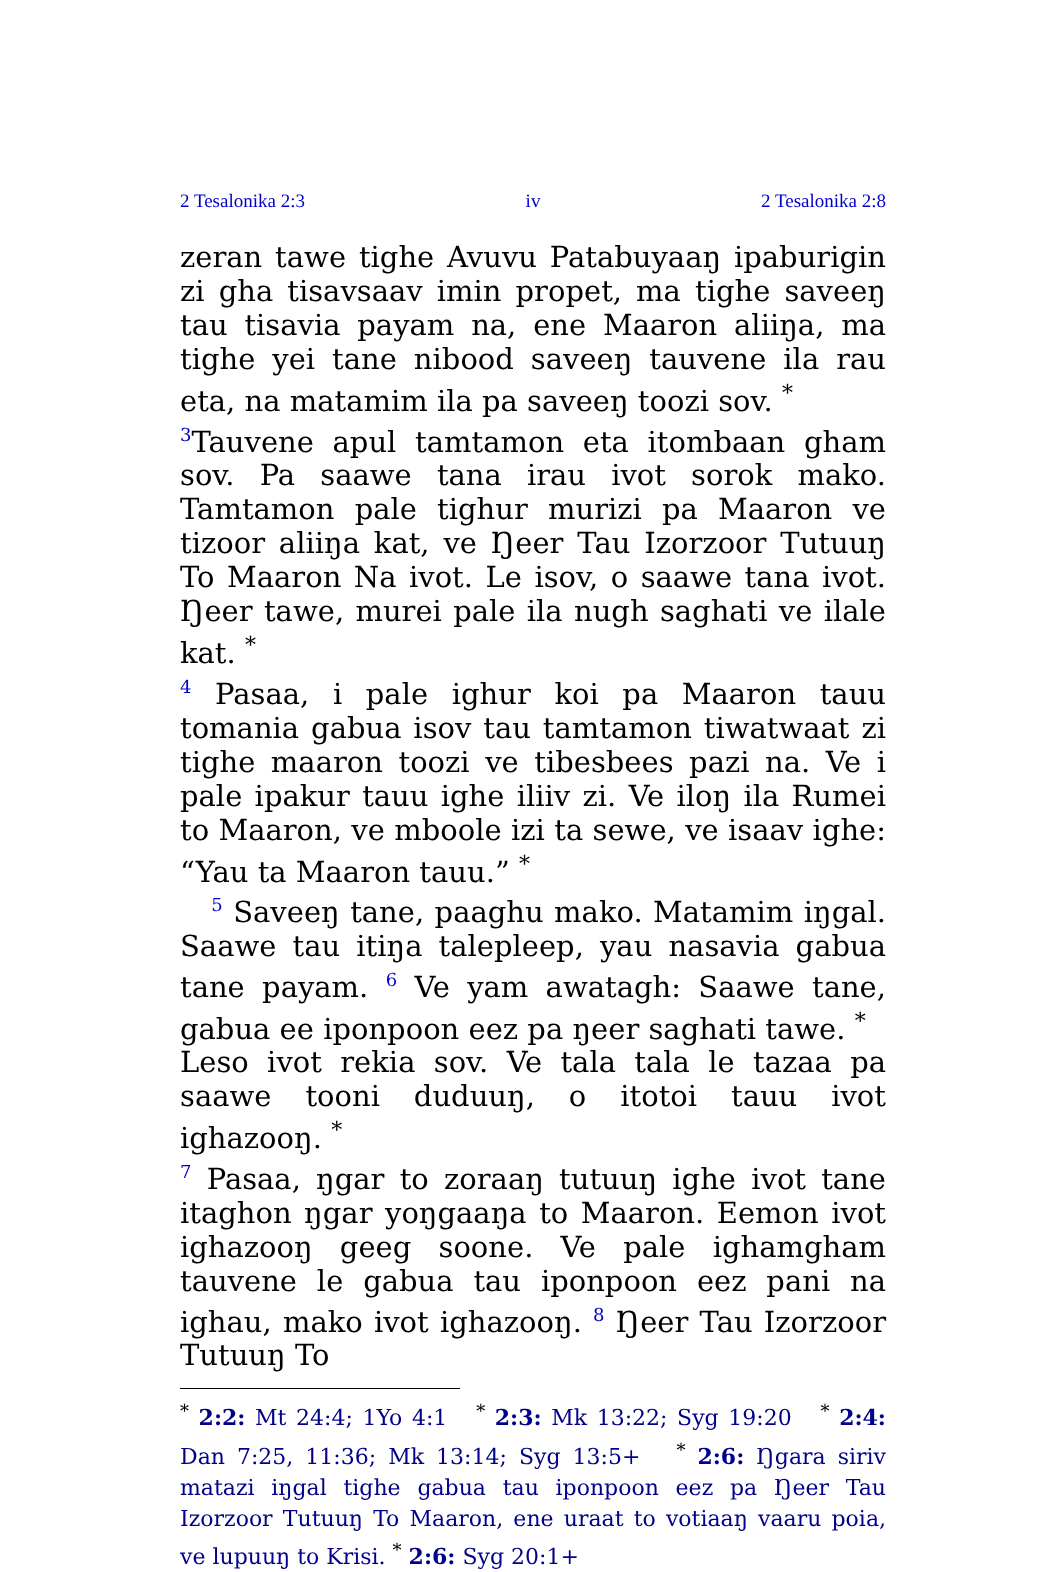2 Tesalonika 2:3 iv 2 Tesalonika 2:8
zeran tawe tighe Avuvu Patabuyaaŋ ipaburigin zi gha tisavsaav imin propet, ma tighe saveeŋ tau tisavia payam na, ene Maaron aliiŋa, ma tighe yei tane nibood saveeŋ tauvene ila rau eta, na matamim ila pa saveeŋ toozi sov. <sup>*</sup>
<sup>3</sup> Tauvene apul tamtamon eta itombaan gham sov. Pa saawe tana irau ivot sorok mako. Tamtamon pale tighur murizi pa Maaron ve tizoor aliiŋa kat, ve Ŋeer Tau Izorzoor Tutuuŋ To Maaron Na ivot. Le isov, o saawe tana ivot. Ŋeer tawe, murei pale ila nugh saghati ve ilale kat. <sup>*</sup>
<sup>4</sup> Pasaa, i pale ighur koi pa Maaron tauu tomania gabua isov tau tamtamon tiwatwaat zi tighe maaron toozi ve tibesbees pazi na. Ve i pale ipakur tauu ighe iliiv zi. Ve iloŋ ila Rumei to Maaron, ve mboole izi ta sewe, ve isaav ighe: “Yau ta Maaron tauu.” <sup>*</sup>
<sup>5</sup> Saveeŋ tane, paaghu mako. Matamim iŋgal. Saawe tau itiŋa talepleep, yau nasavia gabua tane payam. <sup>6</sup> Ve yam awatagh: Saawe tane, gabua ee iponpoon eez pa ŋeer saghati tawe. <sup>*</sup>
Leso ivot rekia sov. Ve tala tala le tazaa pa saawe tooni duduuŋ, o itotoi tauu ivot ighazooŋ. <sup>*</sup>
<sup>7</sup> Pasaa, ŋgar to zoraaŋ tutuuŋ ighe ivot tane itaghon ŋgar yoŋgaaŋa to Maaron. Eemon ivot ighazooŋ geeg soone. Ve pale ighamgham tauvene le gabua tau iponpoon eez pani na ighau, mako ivot ighazooŋ. <sup>8</sup> Ŋeer Tau Izorzoor Tutuuŋ To
<sup>*</sup> 2:2: Mt 24:4; 1Yo 4:1 <sup>*</sup> 2:3: Mk 13:22; Syg 19:20 <sup>*</sup> 2:4: Dan 7:25, 11:36; Mk 13:14; Syg 13:5+ <sup>*</sup> 2:6: Ŋgara siriv matazi iŋgal tighe gabua tau iponpoon eez pa Ŋeer Tau Izorzoor Tutuuŋ To Maaron, ene uraat to votiaaŋ vaaru poia, ve lupuuŋ to Krisi. <sup>*</sup> 2:6: Syg 20:1+